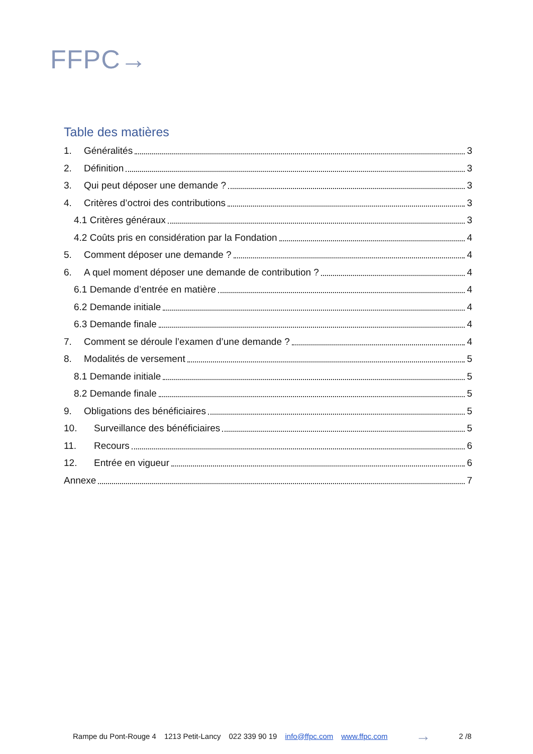FFPC→
Table des matières
1. Généralités 3
2. Définition 3
3. Qui peut déposer une demande ? 3
4. Critères d’octroi des contributions 3
4.1 Critères généraux 3
4.2 Coûts pris en considération par la Fondation 4
5. Comment déposer une demande ? 4
6. A quel moment déposer une demande de contribution ? 4
6.1 Demande d’entrée en matière 4
6.2 Demande initiale 4
6.3 Demande finale 4
7. Comment se déroule l’examen d’une demande ? 4
8. Modalités de versement 5
8.1 Demande initiale 5
8.2 Demande finale 5
9. Obligations des bénéficiaires 5
10. Surveillance des bénéficiaires 5
11. Recours 6
12. Entrée en vigueur 6
Annexe 7
Rampe du Pont-Rouge 4 1213 Petit-Lancy 022 339 90 19 info@ffpc.com www.ffpc.com → 2 /8